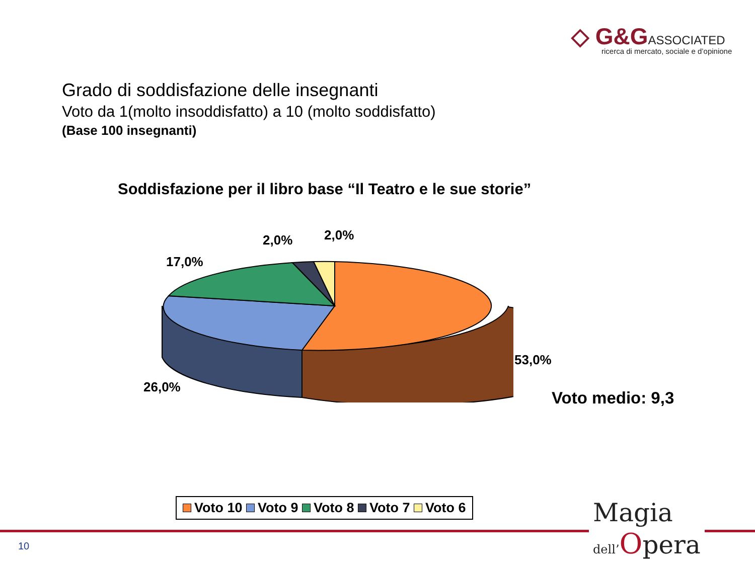◇ G&G ASSOCIATED
ricerca di mercato, sociale e d’opinione
Grado di soddisfazione delle insegnanti
Voto da 1(molto insoddisfatto) a 10 (molto soddisfatto)
(Base 100 insegnanti)
Soddisfazione per il libro base “Il Teatro e le sue storie”
2,0% 2,0%
17,0%
53,0%
26,0%
Voto medio: 9,3
Voto 10 Voto 9 Voto 8 Voto 7 Voto 6
10
Magia
dell’Opera